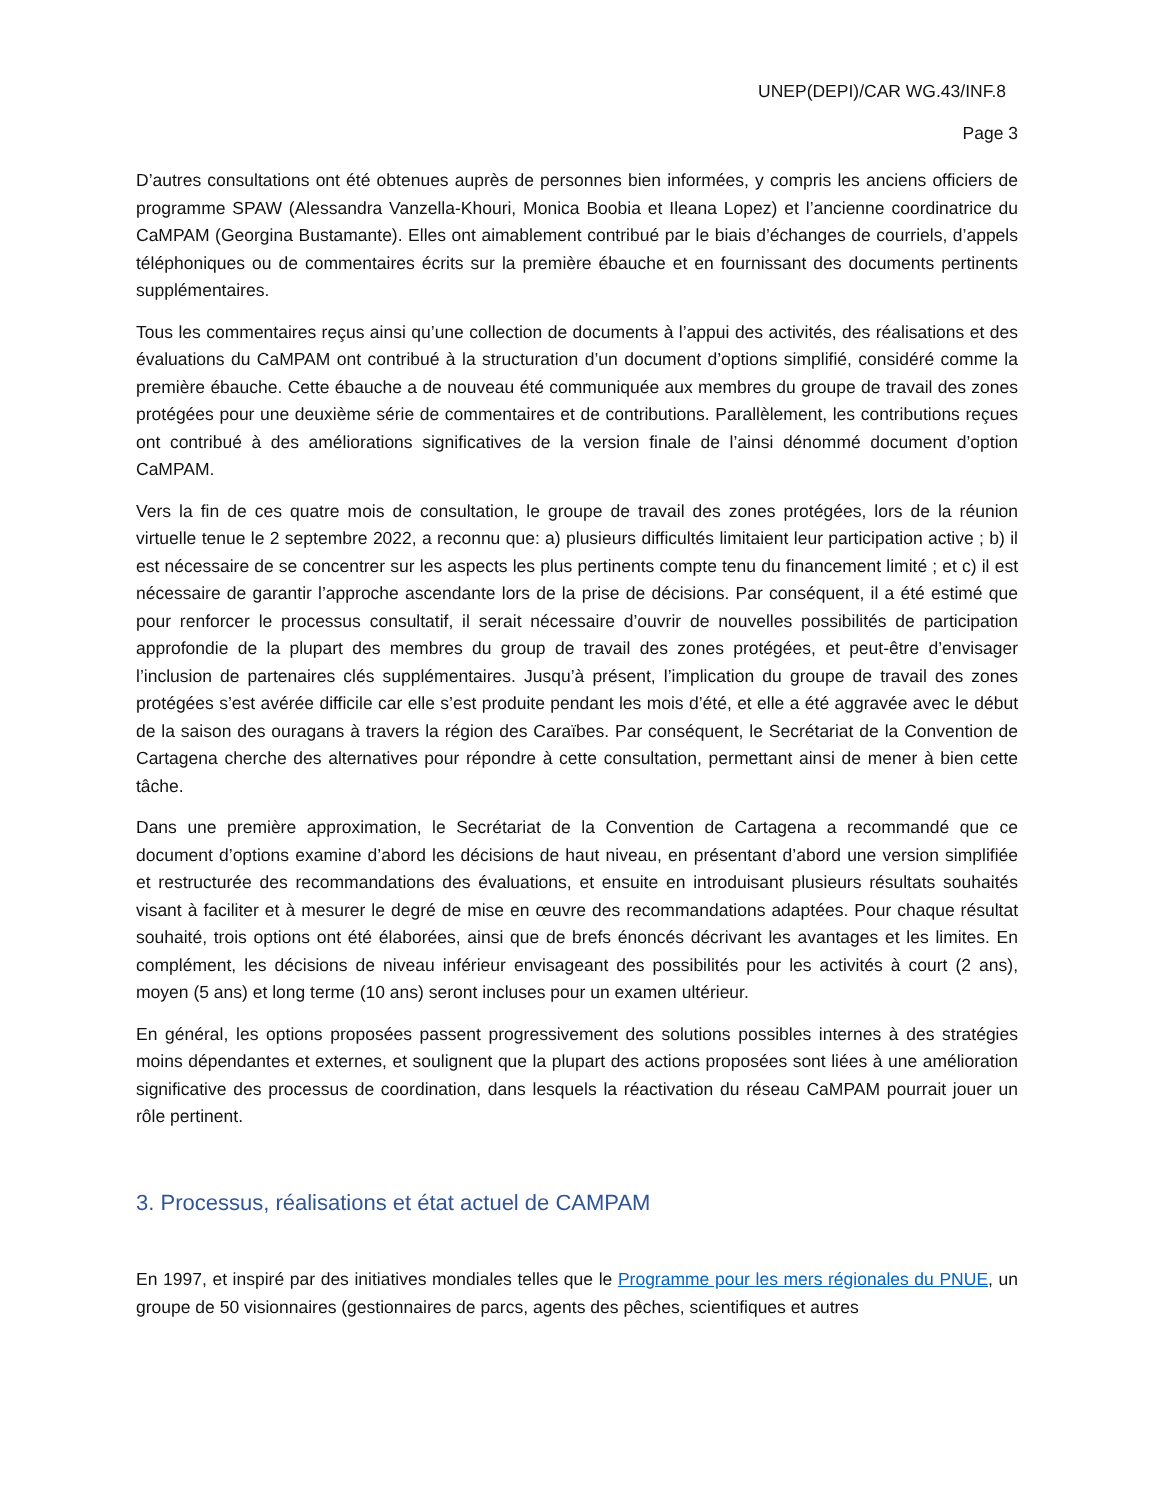UNEP(DEPI)/CAR WG.43/INF.8
Page 3
D’autres consultations ont été obtenues auprès de personnes bien informées, y compris les anciens officiers de programme SPAW (Alessandra Vanzella-Khouri, Monica Boobia et Ileana Lopez) et l’ancienne coordinatrice du CaMPAM (Georgina Bustamante). Elles ont aimablement contribué par le biais d’échanges de courriels, d’appels téléphoniques ou de commentaires écrits sur la première ébauche et en fournissant des documents pertinents supplémentaires.
Tous les commentaires reçus ainsi qu’une collection de documents à l’appui des activités, des réalisations et des évaluations du CaMPAM ont contribué à la structuration d’un document d’options simplifié, considéré comme la première ébauche. Cette ébauche a de nouveau été communiquée aux membres du groupe de travail des zones protégées pour une deuxième série de commentaires et de contributions. Parallèlement, les contributions reçues ont contribué à des améliorations significatives de la version finale de l’ainsi dénommé document d’option CaMPAM.
Vers la fin de ces quatre mois de consultation, le groupe de travail des zones protégées, lors de la réunion virtuelle tenue le 2 septembre 2022, a reconnu que: a) plusieurs difficultés limitaient leur participation active ; b) il est nécessaire de se concentrer sur les aspects les plus pertinents compte tenu du financement limité ; et c) il est nécessaire de garantir l’approche ascendante lors de la prise de décisions. Par conséquent, il a été estimé que pour renforcer le processus consultatif, il serait nécessaire d’ouvrir de nouvelles possibilités de participation approfondie de la plupart des membres du group de travail des zones protégées, et peut-être d’envisager l’inclusion de partenaires clés supplémentaires. Jusqu’à présent, l’implication du groupe de travail des zones protégées s’est avérée difficile car elle s’est produite pendant les mois d’été, et elle a été aggravée avec le début de la saison des ouragans à travers la région des Caraïbes. Par conséquent, le Secrétariat de la Convention de Cartagena cherche des alternatives pour répondre à cette consultation, permettant ainsi de mener à bien cette tâche.
Dans une première approximation, le Secrétariat de la Convention de Cartagena a recommandé que ce document d’options examine d’abord les décisions de haut niveau, en présentant d’abord une version simplifiée et restructurée des recommandations des évaluations, et ensuite en introduisant plusieurs résultats souhaités visant à faciliter et à mesurer le degré de mise en œuvre des recommandations adaptées. Pour chaque résultat souhaité, trois options ont été élaborées, ainsi que de brefs énoncés décrivant les avantages et les limites. En complément, les décisions de niveau inférieur envisageant des possibilités pour les activités à court (2 ans), moyen (5 ans) et long terme (10 ans) seront incluses pour un examen ultérieur.
En général, les options proposées passent progressivement des solutions possibles internes à des stratégies moins dépendantes et externes, et soulignent que la plupart des actions proposées sont liées à une amélioration significative des processus de coordination, dans lesquels la réactivation du réseau CaMPAM pourrait jouer un rôle pertinent.
3. Processus, réalisations et état actuel de CAMPAM
En 1997, et inspiré par des initiatives mondiales telles que le Programme pour les mers régionales du PNUE, un groupe de 50 visionnaires (gestionnaires de parcs, agents des pêches, scientifiques et autres